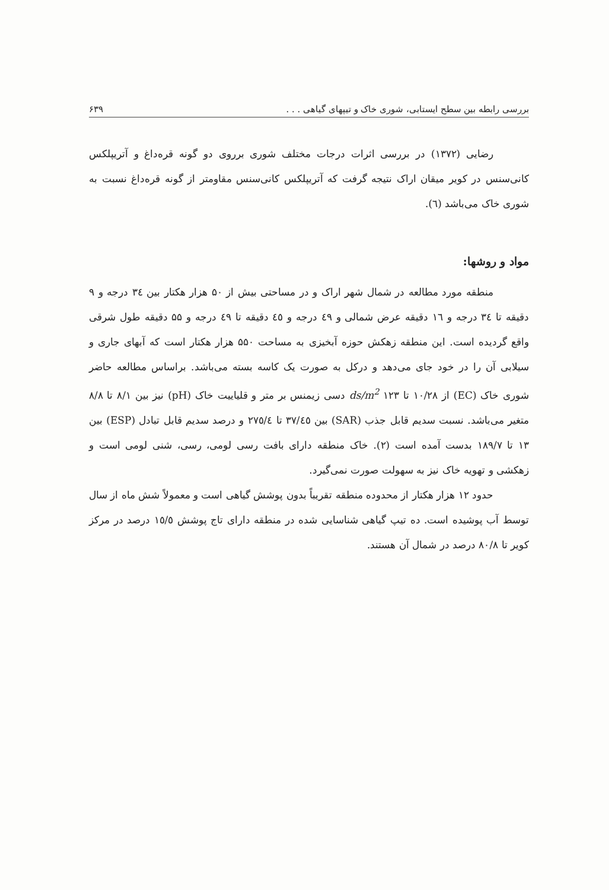بررسی رابطه بین سطح ایستابی، شوری خاک و تیپهای گیاهی . . . ۶۳۹
رضایی (۱۳۷۲) در بررسی اثرات درجات مختلف شوری برروی دو گونه قره‌داغ و آتریپلکس کانی‌سنس در کویر میقان اراک نتیجه گرفت که آتریپلکس کانی‌سنس مقاومتر از گونه قره‌داغ نسبت به شوری خاک می‌باشد (٦).
مواد و روشها:
منطقه مورد مطالعه در شمال شهر اراک و در مساحتی بیش از ۵۰ هزار هکتار بین ٣٤ درجه و ۹ دقیقه تا ٣٤ درجه و ١٦ دقیقه عرض شمالی و ٤٩ درجه و ٤٥ دقیقه تا ٤٩ درجه و ۵۵ دقیقه طول شرقی واقع گردیده است. این منطقه زهکش حوزه آبخیزی به مساحت ۵۵۰ هزار هکتار است که آبهای جاری و سیلابی آن را در خود جای می‌دهد و درکل به صورت یک کاسه بسته می‌باشد. براساس مطالعه حاضر شوری خاک (EC) از ١٠/٢٨ تا ١٢٣ ds/m<sup>2</sup> دسی زیمنس بر متر و قلیاییت خاک (pH) نیز بین ٨/١ تا ٨/٨ متغیر می‌باشد. نسبت سدیم قابل جذب (SAR) بین ٣٧/٤٥ تا ٢٧٥/٤ و درصد سدیم قابل تبادل (ESP) بین ١٣ تا ١٨٩/٧ بدست آمده است (٢). خاک منطقه دارای بافت رسی لومی، رسی، شنی لومی است و زهکشی و تهویه خاک نیز به سهولت صورت نمی‌گیرد.
حدود ١٢ هزار هکتار از محدوده منطقه تقریباً بدون پوشش گیاهی است و معمولاً شش ماه از سال توسط آب پوشیده است. ده تیپ گیاهی شناسایی شده در منطقه دارای تاج پوشش ١٥/٥ درصد در مرکز کویر تا ٨٠/٨ درصد در شمال آن هستند.